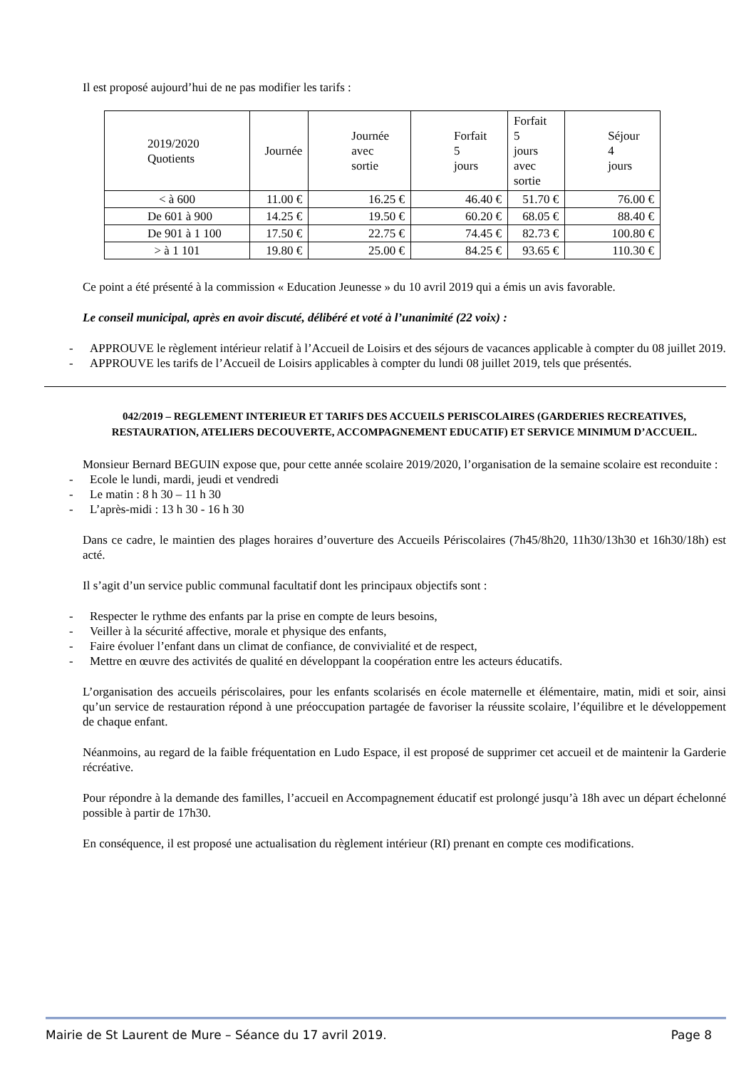Il est proposé aujourd’hui de ne pas modifier les tarifs :
| 2019/2020 Quotients | Journée | Journée avec sortie | Forfait 5 jours | Forfait 5 jours avec sortie | Séjour 4 jours |
| --- | --- | --- | --- | --- | --- |
| < à 600 | 11.00 € | 16.25 € | 46.40 € | 51.70 € | 76.00 € |
| De 601 à 900 | 14.25 € | 19.50 € | 60.20 € | 68.05 € | 88.40 € |
| De 901 à 1 100 | 17.50 € | 22.75 € | 74.45 € | 82.73 € | 100.80 € |
| > à 1 101 | 19.80 € | 25.00 € | 84.25 € | 93.65 € | 110.30 € |
Ce point a été présenté à la commission « Education Jeunesse » du 10 avril 2019 qui a émis un avis favorable.
Le conseil municipal, après en avoir discuté, délibéré et voté à l’unanimité (22 voix) :
- APPROUVE le règlement intérieur relatif à l’Accueil de Loisirs et des séjours de vacances applicable à compter du 08 juillet 2019.
- APPROUVE les tarifs de l’Accueil de Loisirs applicables à compter du lundi 08 juillet 2019, tels que présentés.
042/2019 – REGLEMENT INTERIEUR ET TARIFS DES ACCUEILS PERISCOLAIRES (GARDERIES RECREATIVES, RESTAURATION, ATELIERS DECOUVERTE, ACCOMPAGNEMENT EDUCATIF) ET SERVICE MINIMUM D’ACCUEIL.
Monsieur Bernard BEGUIN expose que, pour cette année scolaire 2019/2020, l’organisation de la semaine scolaire est reconduite :
- Ecole le lundi, mardi, jeudi et vendredi
- Le matin : 8 h 30 – 11 h 30
- L’après-midi : 13 h 30 - 16 h 30
Dans ce cadre, le maintien des plages horaires d’ouverture des Accueils Périscolaires (7h45/8h20, 11h30/13h30 et 16h30/18h) est acté.
Il s’agit d’un service public communal facultatif dont les principaux objectifs sont :
- Respecter le rythme des enfants par la prise en compte de leurs besoins,
- Veiller à la sécurité affective, morale et physique des enfants,
- Faire évoluer l’enfant dans un climat de confiance, de convivialité et de respect,
- Mettre en œuvre des activités de qualité en développant la coopération entre les acteurs éducatifs.
L’organisation des accueils périscolaires, pour les enfants scolarisés en école maternelle et élémentaire, matin, midi et soir, ainsi qu’un service de restauration répond à une préoccupation partagée de favoriser la réussite scolaire, l’équilibre et le développement de chaque enfant.
Néanmoins, au regard de la faible fréquentation en Ludo Espace, il est proposé de supprimer cet accueil et de maintenir la Garderie récréative.
Pour répondre à la demande des familles, l’accueil en Accompagnement éducatif est prolongé jusqu’à 18h avec un départ échelonné possible à partir de 17h30.
En conséquence, il est proposé une actualisation du règlement intérieur (RI) prenant en compte ces modifications.
Mairie de St Laurent de Mure – Séance du 17 avril 2019. Page 8